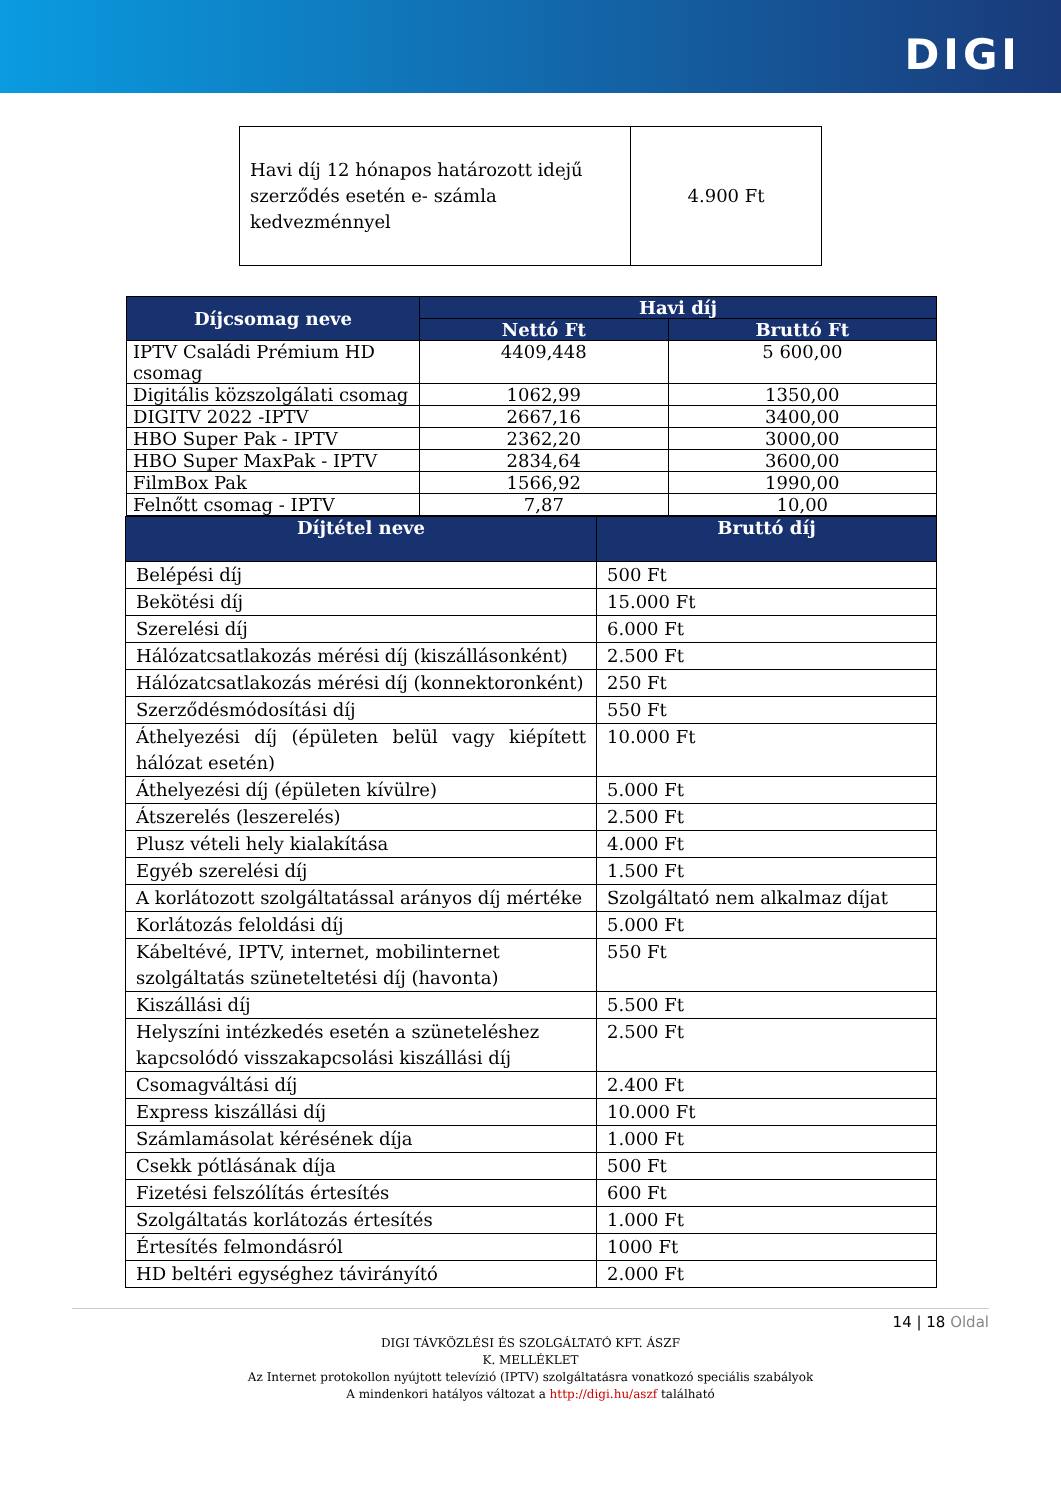DIGI
| Havi díj 12 hónapos határozott idejű szerződés esetén e- számla kedvezménnyel | 4.900 Ft |
| Díjcsomag neve | Havi díj | |
| --- | --- | --- |
| | Nettó Ft | Bruttó Ft |
| IPTV Családi Prémium HD csomag | 4409,448 | 5 600,00 |
| Digitális közszolgálati csomag | 1062,99 | 1350,00 |
| DIGITV 2022 -IPTV | 2667,16 | 3400,00 |
| HBO Super Pak - IPTV | 2362,20 | 3000,00 |
| HBO Super MaxPak - IPTV | 2834,64 | 3600,00 |
| FilmBox Pak | 1566,92 | 1990,00 |
| Felnőtt csomag - IPTV | 7,87 | 10,00 |
| Díjtétel neve | Bruttó díj |
| --- | --- |
| Belépési díj | 500 Ft |
| Bekötési díj | 15.000 Ft |
| Szerelési díj | 6.000 Ft |
| Hálózatcsatlakozás mérési díj (kiszállásonként) | 2.500 Ft |
| Hálózatcsatlakozás mérési díj (konnektoronként) | 250 Ft |
| Szerződésmódosítási díj | 550 Ft |
| Áthelyezési díj (épületen belül vagy kiépített hálózat esetén) | 10.000 Ft |
| Áthelyezési díj (épületen kívülre) | 5.000 Ft |
| Átszerelés (leszerelés) | 2.500 Ft |
| Plusz vételi hely kialakítása | 4.000 Ft |
| Egyéb szerelési díj | 1.500 Ft |
| A korlátozott szolgáltatással arányos díj mértéke | Szolgáltató nem alkalmaz díjat |
| Korlátozás feloldási díj | 5.000 Ft |
| Kábeltévé, IPTV, internet, mobilinternet szolgáltatás szüneteltetési díj (havonta) | 550 Ft |
| Kiszállási díj | 5.500 Ft |
| Helyszíni intézkedés esetén a szüneteléshez kapcsolódó visszakapcsolási kiszállási díj | 2.500 Ft |
| Csomagváltási díj | 2.400 Ft |
| Express kiszállási díj | 10.000 Ft |
| Számlamásolat kérésének díja | 1.000 Ft |
| Csekk pótlásának díja | 500 Ft |
| Fizetési felszólítás értesítés | 600 Ft |
| Szolgáltatás korlátozás értesítés | 1.000 Ft |
| Értesítés felmondásról | 1000 Ft |
| HD beltéri egységhez távirányító | 2.000 Ft |
14 | 18 Oldal
DIGI TÁVKÖZLÉSI ÉS SZOLGÁLTATÓ KFT. ÁSZF
K. MELLÉKLET
Az Internet protokollon nyújtott televízió (IPTV) szolgáltatásra vonatkozó speciális szabályok
A mindenkori hatályos változat a http://digi.hu/aszf található